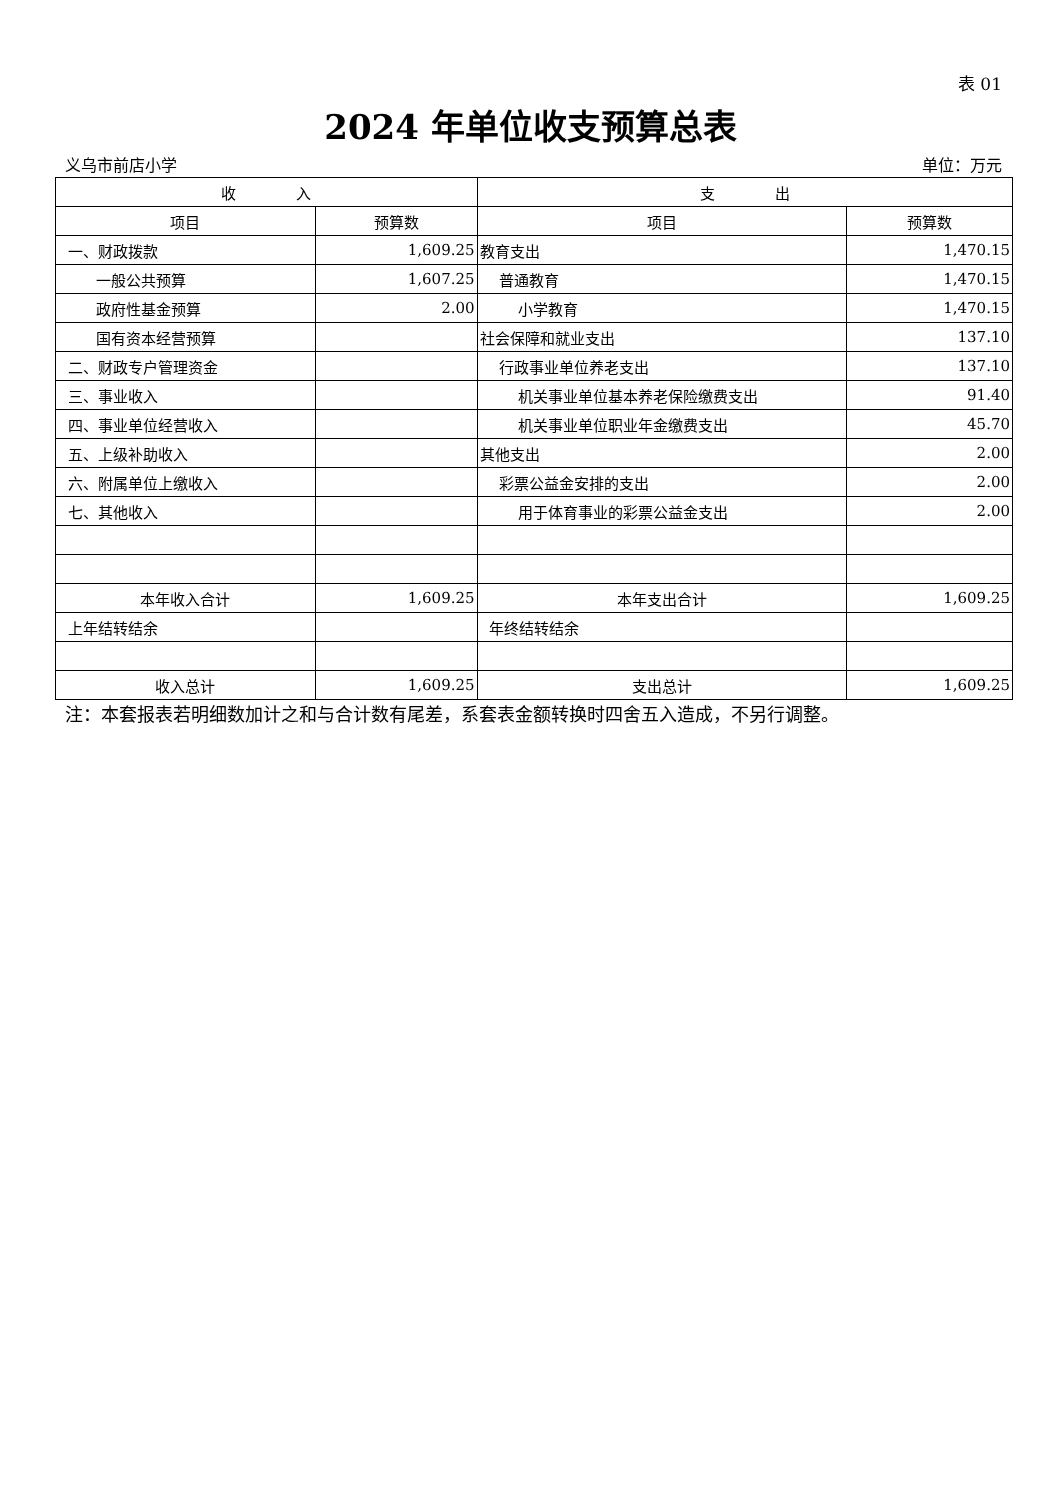表 01
2024 年单位收支预算总表
义乌市前店小学 单位：万元
| 收 入 | | 支 出 | |
| --- | --- | --- | --- |
| 项目 | 预算数 | 项目 | 预算数 |
| 一、财政拨款 | 1,609.25 | 教育支出 | 1,470.15 |
| 一般公共预算 | 1,607.25 | 普通教育 | 1,470.15 |
| 政府性基金预算 | 2.00 | 小学教育 | 1,470.15 |
| 国有资本经营预算 | | 社会保障和就业支出 | 137.10 |
| 二、财政专户管理资金 | | 行政事业单位养老支出 | 137.10 |
| 三、事业收入 | | 机关事业单位基本养老保险缴费支出 | 91.40 |
| 四、事业单位经营收入 | | 机关事业单位职业年金缴费支出 | 45.70 |
| 五、上级补助收入 | | 其他支出 | 2.00 |
| 六、附属单位上缴收入 | | 彩票公益金安排的支出 | 2.00 |
| 七、其他收入 | | 用于体育事业的彩票公益金支出 | 2.00 |
| 本年收入合计 | 1,609.25 | 本年支出合计 | 1,609.25 |
| 上年结转结余 | | 年终结转结余 | |
| 收入总计 | 1,609.25 | 支出总计 | 1,609.25 |
注：本套报表若明细数加计之和与合计数有尾差，系套表金额转换时四舍五入造成，不另行调整。